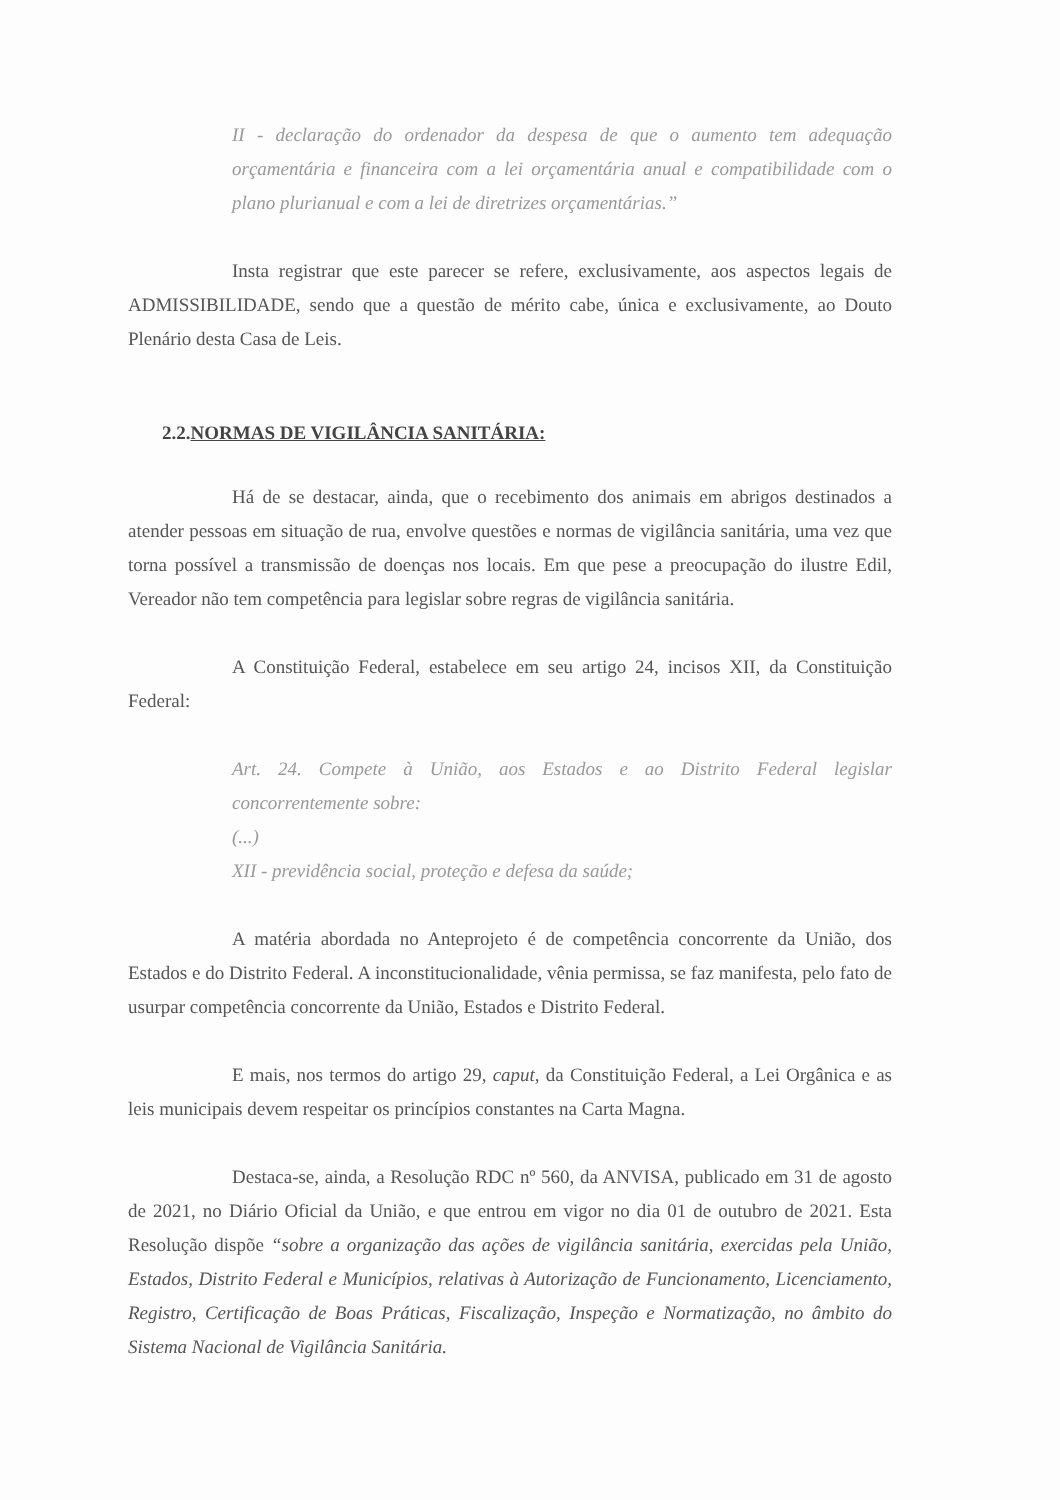II - declaração do ordenador da despesa de que o aumento tem adequação orçamentária e financeira com a lei orçamentária anual e compatibilidade com o plano plurianual e com a lei de diretrizes orçamentárias.”
Insta registrar que este parecer se refere, exclusivamente, aos aspectos legais de ADMISSIBILIDADE, sendo que a questão de mérito cabe, única e exclusivamente, ao Douto Plenário desta Casa de Leis.
2.2.NORMAS DE VIGILÂNCIA SANITÁRIA:
Há de se destacar, ainda, que o recebimento dos animais em abrigos destinados a atender pessoas em situação de rua, envolve questões e normas de vigilância sanitária, uma vez que torna possível a transmissão de doenças nos locais. Em que pese a preocupação do ilustre Edil, Vereador não tem competência para legislar sobre regras de vigilância sanitária.
A Constituição Federal, estabelece em seu artigo 24, incisos XII, da Constituição Federal:
Art. 24. Compete à União, aos Estados e ao Distrito Federal legislar concorrentemente sobre:
(...)
XII - previdência social, proteção e defesa da saúde;
A matéria abordada no Anteprojeto é de competência concorrente da União, dos Estados e do Distrito Federal. A inconstitucionalidade, vênia permissa, se faz manifesta, pelo fato de usurpar competência concorrente da União, Estados e Distrito Federal.
E mais, nos termos do artigo 29, caput, da Constituição Federal, a Lei Orgânica e as leis municipais devem respeitar os princípios constantes na Carta Magna.
Destaca-se, ainda, a Resolução RDC nº 560, da ANVISA, publicado em 31 de agosto de 2021, no Diário Oficial da União, e que entrou em vigor no dia 01 de outubro de 2021. Esta Resolução dispõe “sobre a organização das ações de vigilância sanitária, exercidas pela União, Estados, Distrito Federal e Municípios, relativas à Autorização de Funcionamento, Licenciamento, Registro, Certificação de Boas Práticas, Fiscalização, Inspeção e Normatização, no âmbito do Sistema Nacional de Vigilância Sanitária.